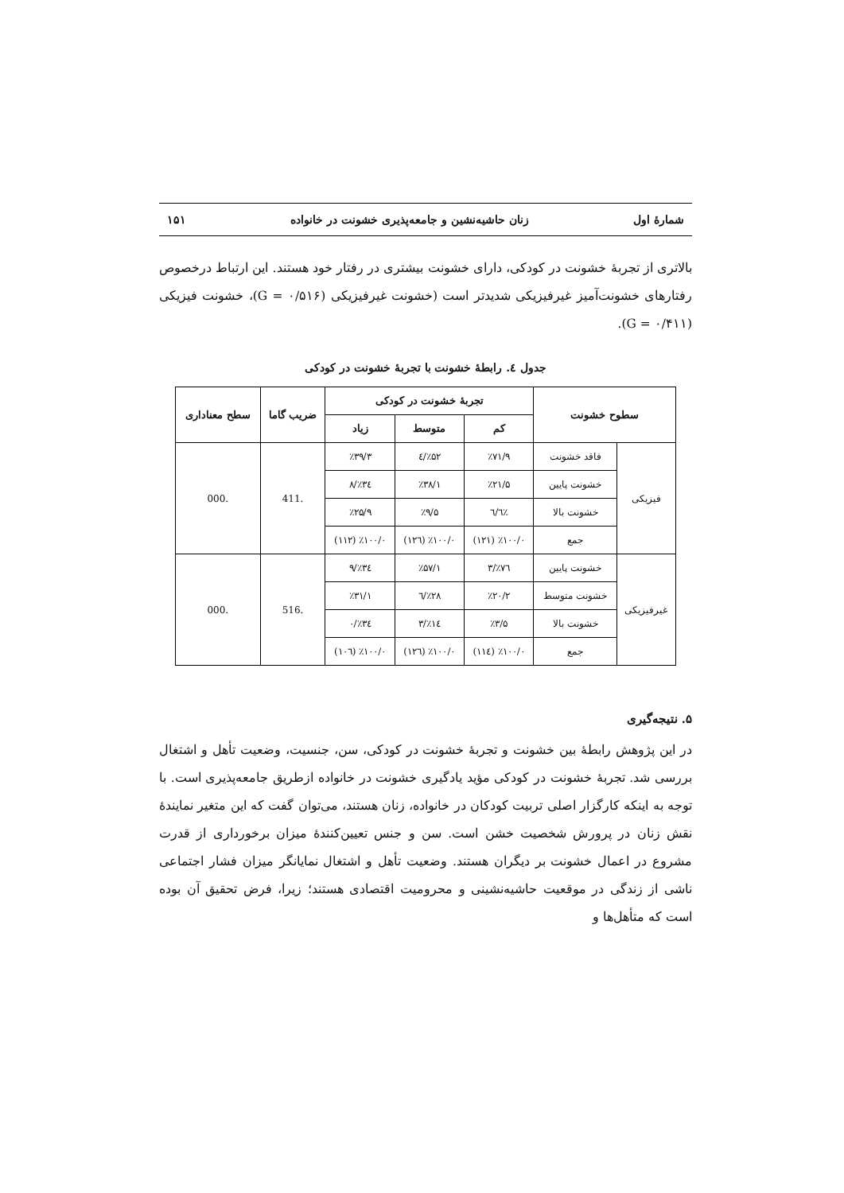شمارهٔ اول زنان حاشیه‌نشین و جامعه‌پذیری خشونت در خانواده ۱۵۱
بالاتری از تجربهٔ خشونت در کودکی، دارای خشونت بیشتری در رفتار خود هستند. این ارتباط درخصوص رفتارهای خشونت‌آمیز غیرفیزیکی شدیدتر است (خشونت غیرفیزیکی (G = ۰/۵۱۶)، خشونت فیزیکی (G = ۰/۴۱۱).
جدول ٤. رابطهٔ خشونت با تجربهٔ خشونت در کودکی
| سطوح خشونت | | تجربهٔ خشونت در کودکی | | | ضریب گاما | سطح معناداری |
| --- | --- | --- | --- | --- | --- | --- |
| | | کم | متوسط | زیاد | | |
| فیزیکی | فاقد خشونت | ٪۷۱/۹ | ٪۵۲/٤ | ٪۳۹/۳ | .411 | .000 |
| | خشونت پایین | ٪۲۱/۵ | ٪۳۸/۱ | ٪۳٤/۸ | | |
| | خشونت بالا | ٪٦/٦ | ٪۹/۵ | ٪۲۵/۹ | | |
| | جمع | ٪۱۰۰/۰ (۱۲۱) | ٪۱۰۰/۰ (۱۲٦) | ٪۱۰۰/۰ (۱۱۲) | | |
| غیرفیزیکی | خشونت پایین | ٪۷٦/۳ | ٪۵۷/۱ | ٪۳٤/۹ | .516 | .000 |
| | خشونت متوسط | ٪۲۰/۲ | ٪۲۸/٦ | ٪۳۱/۱ | | |
| | خشونت بالا | ٪۳/۵ | ٪۱٤/۳ | ٪۳٤/۰ | | |
| | جمع | ٪۱۰۰/۰ (۱۱٤) | ٪۱۰۰/۰ (۱۲٦) | ٪۱۰۰/۰ (۱۰٦) | | |
۵. نتیجه‌گیری
در این پژوهش رابطهٔ بین خشونت و تجربهٔ خشونت در کودکی، سن، جنسیت، وضعیت تأهل و اشتغال بررسی شد. تجربهٔ خشونت در کودکی مؤید یادگیری خشونت در خانواده ازطریق جامعه‌پذیری است. با توجه به اینکه کارگزار اصلی تربیت کودکان در خانواده، زنان هستند، می‌توان گفت که این متغیر نمایندهٔ نقش زنان در پرورش شخصیت خشن است. سن و جنس تعیین‌کنندهٔ میزان برخورداری از قدرت مشروع در اعمال خشونت بر دیگران هستند. وضعیت تأهل و اشتغال نمایانگر میزان فشار اجتماعی ناشی از زندگی در موقعیت حاشیه‌نشینی و محرومیت اقتصادی هستند؛ زیرا، فرض تحقیق آن بوده است که متأهل‌ها و